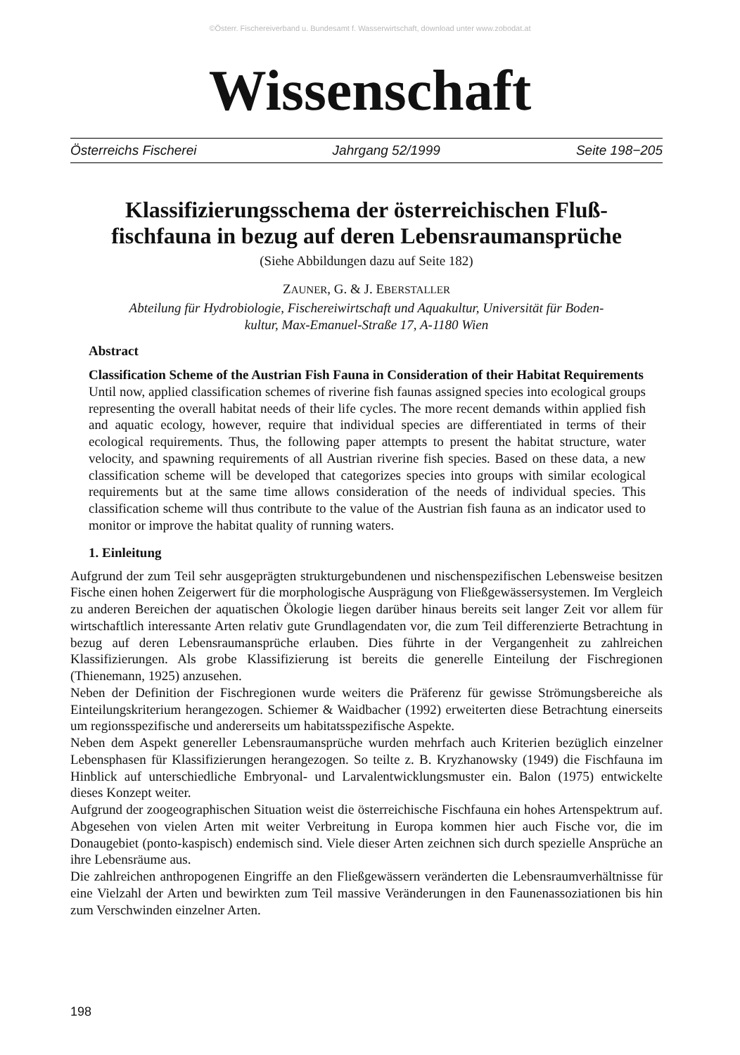©Österr. Fischereiverband u. Bundesamt f. Wasserwirtschaft, download unter www.zobodat.at
Wissenschaft
Österreichs Fischerei Jahrgang 52/1999 Seite 198−205
Klassifizierungsschema der österreichischen Fluß-
fischfauna in bezug auf deren Lebensraumansprüche
(Siehe Abbildungen dazu auf Seite 182)
ZAUNER, G. & J. EBERSTALLER
Abteilung für Hydrobiologie, Fischereiwirtschaft und Aquakultur, Universität für Boden-
kultur, Max-Emanuel-Straße 17, A-1180 Wien
Abstract
Classification Scheme of the Austrian Fish Fauna in Consideration of their Habitat Requirements
Until now, applied classification schemes of riverine fish faunas assigned species into ecological groups representing the overall habitat needs of their life cycles. The more recent demands within applied fish and aquatic ecology, however, require that individual species are differentiated in terms of their ecological requirements. Thus, the following paper attempts to present the habitat structure, water velocity, and spawning requirements of all Austrian riverine fish species. Based on these data, a new classification scheme will be developed that categorizes species into groups with similar ecological requirements but at the same time allows consideration of the needs of individual species. This classification scheme will thus contribute to the value of the Austrian fish fauna as an indicator used to monitor or improve the habitat quality of running waters.
1. Einleitung
Aufgrund der zum Teil sehr ausgeprägten strukturgebundenen und nischenspezifischen Lebensweise besitzen Fische einen hohen Zeigerwert für die morphologische Ausprägung von Fließgewässersystemen. Im Vergleich zu anderen Bereichen der aquatischen Ökologie liegen darüber hinaus bereits seit langer Zeit vor allem für wirtschaftlich interessante Arten relativ gute Grundlagendaten vor, die zum Teil differenzierte Betrachtung in bezug auf deren Lebensraumansprüche erlauben. Dies führte in der Vergangenheit zu zahlreichen Klassifizierungen. Als grobe Klassifizierung ist bereits die generelle Einteilung der Fischregionen (Thienemann, 1925) anzusehen.
Neben der Definition der Fischregionen wurde weiters die Präferenz für gewisse Strömungsbereiche als Einteilungskriterium herangezogen. Schiemer & Waidbacher (1992) erweiterten diese Betrachtung einerseits um regionsspezifische und andererseits um habitatsspezifische Aspekte.
Neben dem Aspekt genereller Lebensraumansprüche wurden mehrfach auch Kriterien bezüglich einzelner Lebensphasen für Klassifizierungen herangezogen. So teilte z. B. Kryzhanowsky (1949) die Fischfauna im Hinblick auf unterschiedliche Embryonal- und Larvalentwicklungsmuster ein. Balon (1975) entwickelte dieses Konzept weiter.
Aufgrund der zoogeographischen Situation weist die österreichische Fischfauna ein hohes Artenspektrum auf. Abgesehen von vielen Arten mit weiter Verbreitung in Europa kommen hier auch Fische vor, die im Donaugebiet (ponto-kaspisch) endemisch sind. Viele dieser Arten zeichnen sich durch spezielle Ansprüche an ihre Lebensräume aus.
Die zahlreichen anthropogenen Eingriffe an den Fließgewässern veränderten die Lebensraumverhältnisse für eine Vielzahl der Arten und bewirkten zum Teil massive Veränderungen in den Faunenassoziationen bis hin zum Verschwinden einzelner Arten.
198